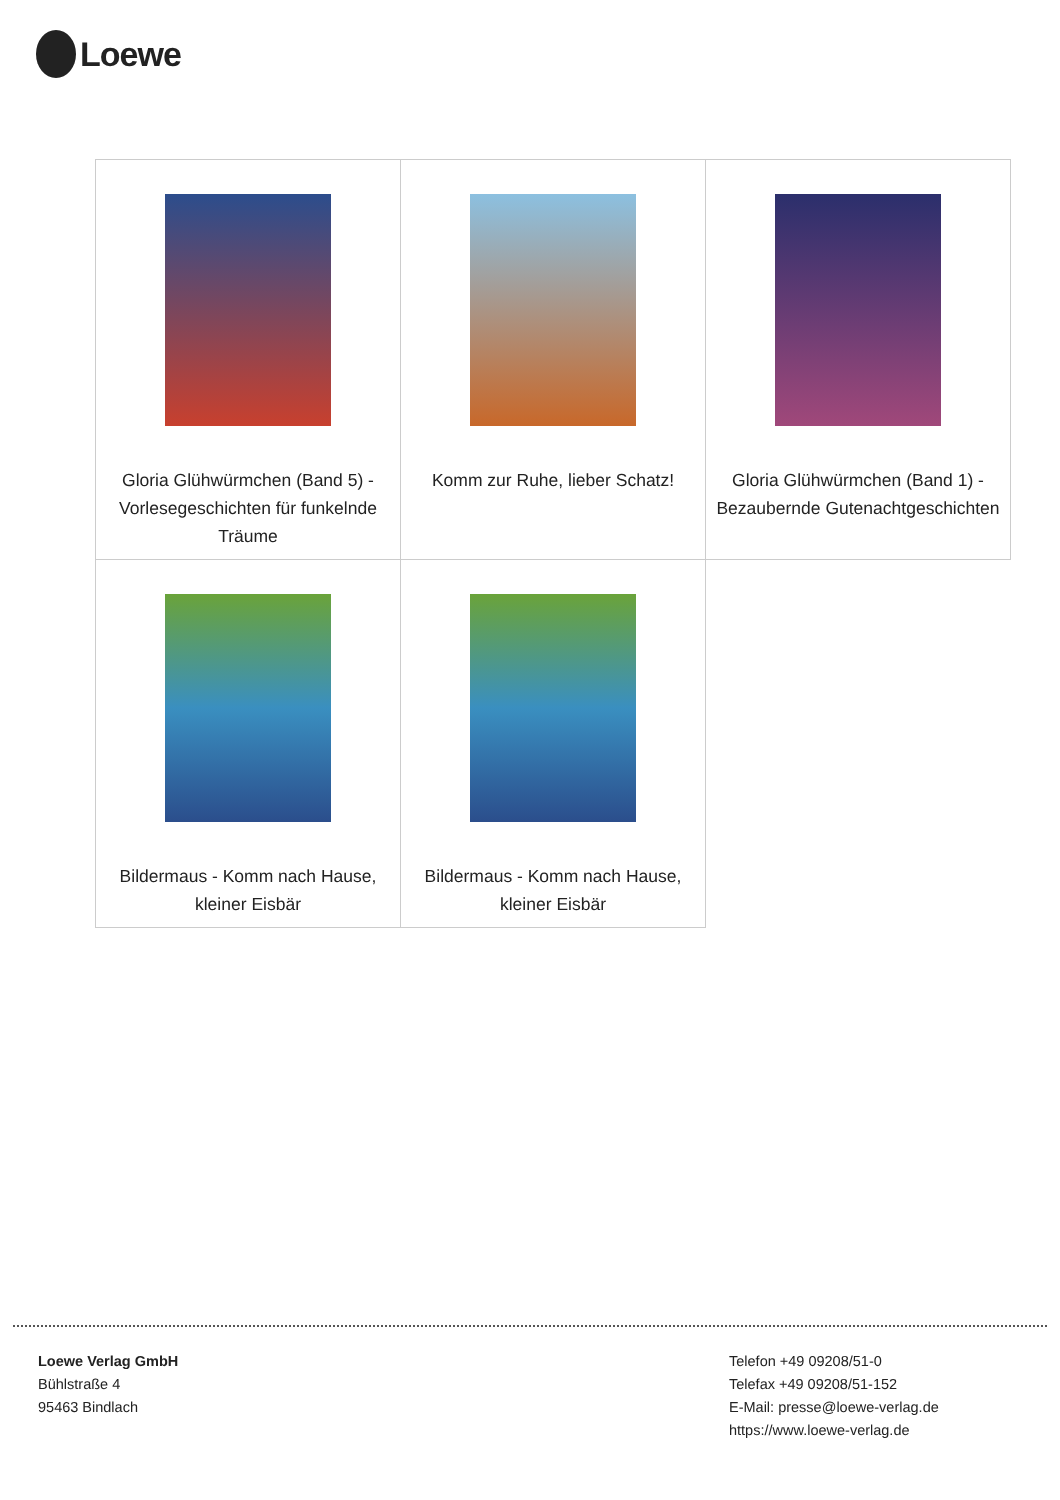Loewe
| Gloria Glühwürmchen (Band 5) - Vorlesegeschichten für funkelnde Träume | Komm zur Ruhe, lieber Schatz! | Gloria Glühwürmchen (Band 1) - Bezaubernde Gutenachtgeschichten |
| Bildermaus - Komm nach Hause, kleiner Eisbär | Bildermaus - Komm nach Hause, kleiner Eisbär | |
Loewe Verlag GmbH
Bühlstraße 4
95463 Bindlach
Telefon +49 09208/51-0
Telefax +49 09208/51-152
E-Mail: presse@loewe-verlag.de
https://www.loewe-verlag.de